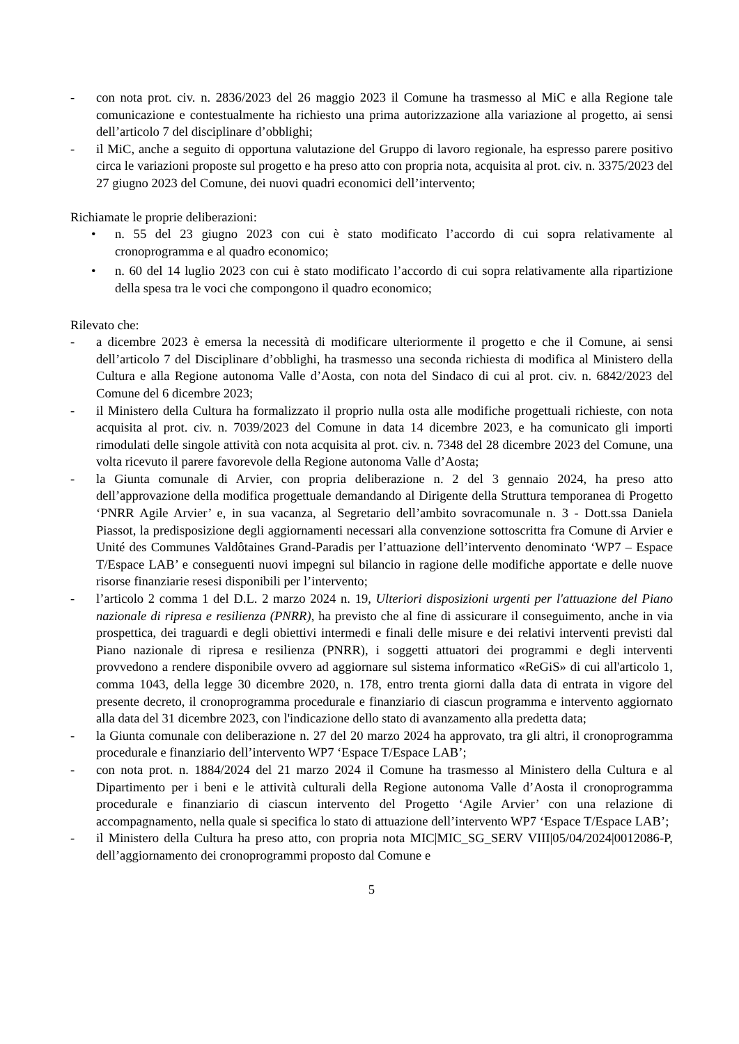- con nota prot. civ. n. 2836/2023 del 26 maggio 2023 il Comune ha trasmesso al MiC e alla Regione tale comunicazione e contestualmente ha richiesto una prima autorizzazione alla variazione al progetto, ai sensi dell’articolo 7 del disciplinare d’obblighi;
- il MiC, anche a seguito di opportuna valutazione del Gruppo di lavoro regionale, ha espresso parere positivo circa le variazioni proposte sul progetto e ha preso atto con propria nota, acquisita al prot. civ. n. 3375/2023 del 27 giugno 2023 del Comune, dei nuovi quadri economici dell’intervento;
Richiamate le proprie deliberazioni:
• n. 55 del 23 giugno 2023 con cui è stato modificato l’accordo di cui sopra relativamente al cronoprogramma e al quadro economico;
• n. 60 del 14 luglio 2023 con cui è stato modificato l’accordo di cui sopra relativamente alla ripartizione della spesa tra le voci che compongono il quadro economico;
Rilevato che:
- a dicembre 2023 è emersa la necessità di modificare ulteriormente il progetto e che il Comune, ai sensi dell’articolo 7 del Disciplinare d’obblighi, ha trasmesso una seconda richiesta di modifica al Ministero della Cultura e alla Regione autonoma Valle d’Aosta, con nota del Sindaco di cui al prot. civ. n. 6842/2023 del Comune del 6 dicembre 2023;
- il Ministero della Cultura ha formalizzato il proprio nulla osta alle modifiche progettuali richieste, con nota acquisita al prot. civ. n. 7039/2023 del Comune in data 14 dicembre 2023, e ha comunicato gli importi rimodulati delle singole attività con nota acquisita al prot. civ. n. 7348 del 28 dicembre 2023 del Comune, una volta ricevuto il parere favorevole della Regione autonoma Valle d’Aosta;
- la Giunta comunale di Arvier, con propria deliberazione n. 2 del 3 gennaio 2024, ha preso atto dell’approvazione della modifica progettuale demandando al Dirigente della Struttura temporanea di Progetto ‘PNRR Agile Arvier’ e, in sua vacanza, al Segretario dell’ambito sovracomunale n. 3 - Dott.ssa Daniela Piassot, la predisposizione degli aggiornamenti necessari alla convenzione sottoscritta fra Comune di Arvier e Unité des Communes Valdôtaines Grand-Paradis per l’attuazione dell’intervento denominato ‘WP7 – Espace T/Espace LAB’ e conseguenti nuovi impegni sul bilancio in ragione delle modifiche apportate e delle nuove risorse finanziarie resesi disponibili per l’intervento;
- l’articolo 2 comma 1 del D.L. 2 marzo 2024 n. 19, Ulteriori disposizioni urgenti per l'attuazione del Piano nazionale di ripresa e resilienza (PNRR), ha previsto che al fine di assicurare il conseguimento, anche in via prospettica, dei traguardi e degli obiettivi intermedi e finali delle misure e dei relativi interventi previsti dal Piano nazionale di ripresa e resilienza (PNRR), i soggetti attuatori dei programmi e degli interventi provvedono a rendere disponibile ovvero ad aggiornare sul sistema informatico «ReGiS» di cui all'articolo 1, comma 1043, della legge 30 dicembre 2020, n. 178, entro trenta giorni dalla data di entrata in vigore del presente decreto, il cronoprogramma procedurale e finanziario di ciascun programma e intervento aggiornato alla data del 31 dicembre 2023, con l'indicazione dello stato di avanzamento alla predetta data;
- la Giunta comunale con deliberazione n. 27 del 20 marzo 2024 ha approvato, tra gli altri, il cronoprogramma procedurale e finanziario dell’intervento WP7 ‘Espace T/Espace LAB’;
- con nota prot. n. 1884/2024 del 21 marzo 2024 il Comune ha trasmesso al Ministero della Cultura e al Dipartimento per i beni e le attività culturali della Regione autonoma Valle d’Aosta il cronoprogramma procedurale e finanziario di ciascun intervento del Progetto ‘Agile Arvier’ con una relazione di accompagnamento, nella quale si specifica lo stato di attuazione dell’intervento WP7 ‘Espace T/Espace LAB’;
- il Ministero della Cultura ha preso atto, con propria nota MIC|MIC_SG_SERV VIII|05/04/2024|0012086-P, dell’aggiornamento dei cronoprogrammi proposto dal Comune e
5